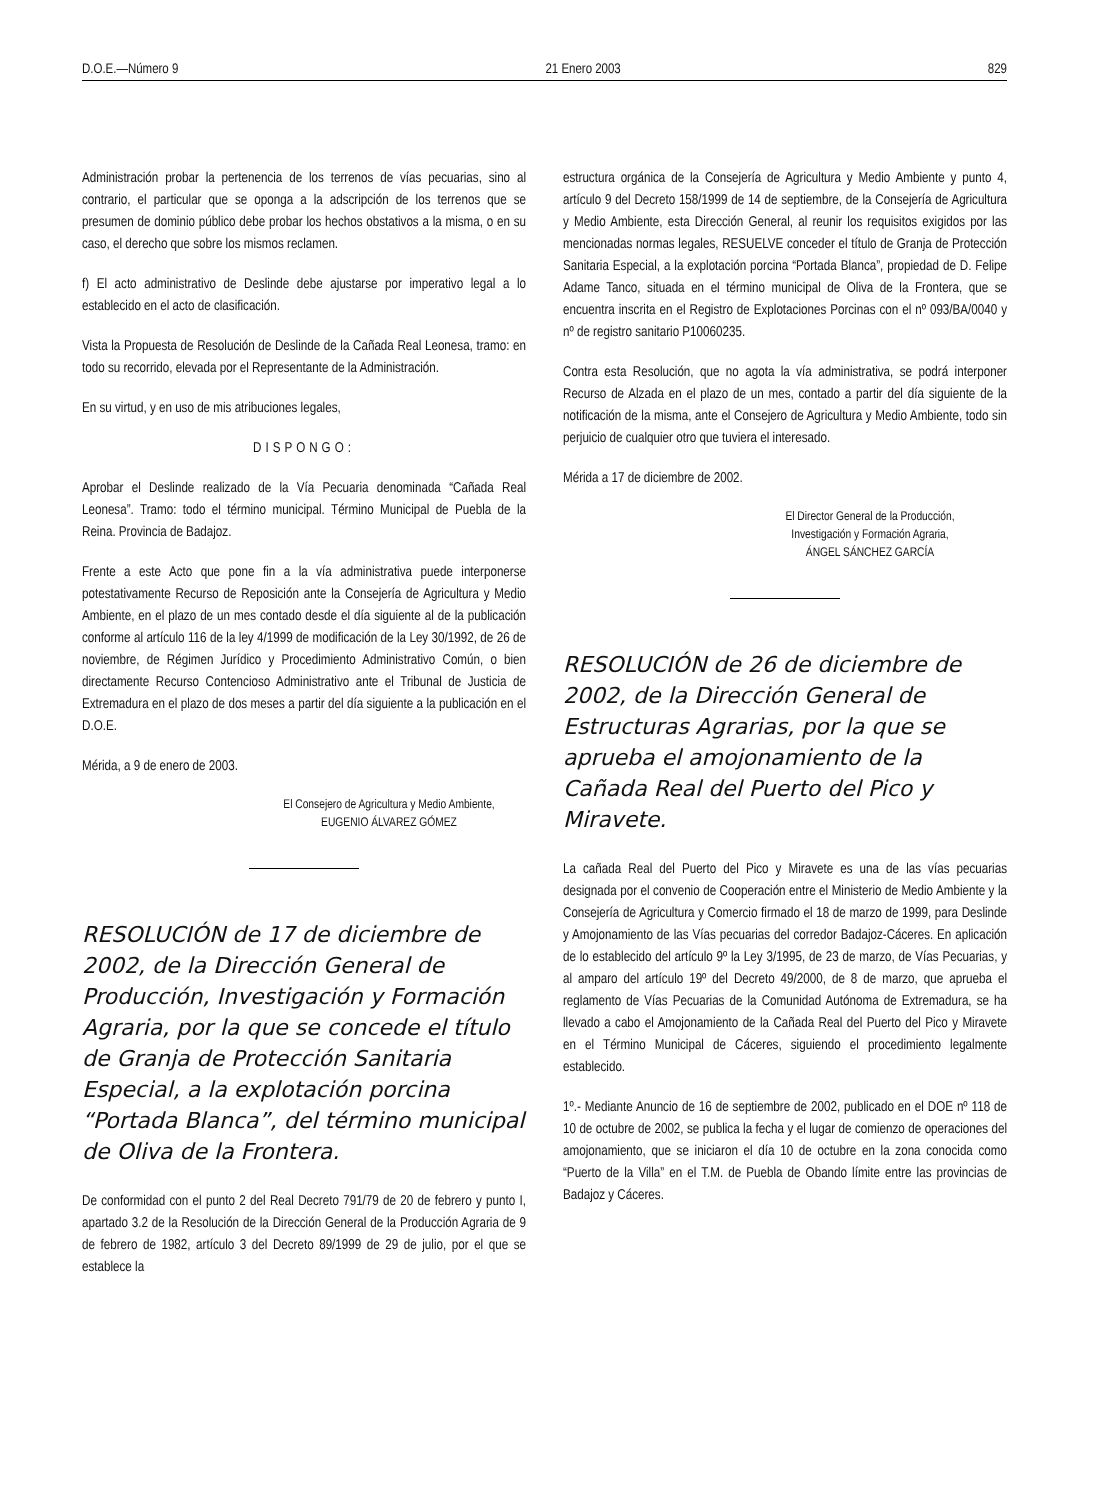D.O.E.—Número 9 21 Enero 2003 829
Administración probar la pertenencia de los terrenos de vías pecuarias, sino al contrario, el particular que se oponga a la adscripción de los terrenos que se presumen de dominio público debe probar los hechos obstativos a la misma, o en su caso, el derecho que sobre los mismos reclamen.
f) El acto administrativo de Deslinde debe ajustarse por imperativo legal a lo establecido en el acto de clasificación.
Vista la Propuesta de Resolución de Deslinde de la Cañada Real Leonesa, tramo: en todo su recorrido, elevada por el Representante de la Administración.
En su virtud, y en uso de mis atribuciones legales,
DISPONGO:
Aprobar el Deslinde realizado de la Vía Pecuaria denominada “Cañada Real Leonesa”. Tramo: todo el término municipal. Término Municipal de Puebla de la Reina. Provincia de Badajoz.
Frente a este Acto que pone fin a la vía administrativa puede interponerse potestativamente Recurso de Reposición ante la Consejería de Agricultura y Medio Ambiente, en el plazo de un mes contado desde el día siguiente al de la publicación conforme al artículo 116 de la ley 4/1999 de modificación de la Ley 30/1992, de 26 de noviembre, de Régimen Jurídico y Procedimiento Administrativo Común, o bien directamente Recurso Contencioso Administrativo ante el Tribunal de Justicia de Extremadura en el plazo de dos meses a partir del día siguiente a la publicación en el D.O.E.
Mérida, a 9 de enero de 2003.
El Consejero de Agricultura y Medio Ambiente,
EUGENIO ÁLVAREZ GÓMEZ
RESOLUCIÓN de 17 de diciembre de 2002, de la Dirección General de Producción, Investigación y Formación Agraria, por la que se concede el título de Granja de Protección Sanitaria Especial, a la explotación porcina “Portada Blanca”, del término municipal de Oliva de la Frontera.
De conformidad con el punto 2 del Real Decreto 791/79 de 20 de febrero y punto I, apartado 3.2 de la Resolución de la Dirección General de la Producción Agraria de 9 de febrero de 1982, artículo 3 del Decreto 89/1999 de 29 de julio, por el que se establece la
estructura orgánica de la Consejería de Agricultura y Medio Ambiente y punto 4, artículo 9 del Decreto 158/1999 de 14 de septiembre, de la Consejería de Agricultura y Medio Ambiente, esta Dirección General, al reunir los requisitos exigidos por las mencionadas normas legales, RESUELVE conceder el título de Granja de Protección Sanitaria Especial, a la explotación porcina “Portada Blanca”, propiedad de D. Felipe Adame Tanco, situada en el término municipal de Oliva de la Frontera, que se encuentra inscrita en el Registro de Explotaciones Porcinas con el nº 093/BA/0040 y nº de registro sanitario P10060235.
Contra esta Resolución, que no agota la vía administrativa, se podrá interponer Recurso de Alzada en el plazo de un mes, contado a partir del día siguiente de la notificación de la misma, ante el Consejero de Agricultura y Medio Ambiente, todo sin perjuicio de cualquier otro que tuviera el interesado.
Mérida a 17 de diciembre de 2002.
El Director General de la Producción,
Investigación y Formación Agraria,
ÁNGEL SÁNCHEZ GARCÍA
RESOLUCIÓN de 26 de diciembre de 2002, de la Dirección General de Estructuras Agrarias, por la que se aprueba el amojonamiento de la Cañada Real del Puerto del Pico y Miravete.
La cañada Real del Puerto del Pico y Miravete es una de las vías pecuarias designada por el convenio de Cooperación entre el Ministerio de Medio Ambiente y la Consejería de Agricultura y Comercio firmado el 18 de marzo de 1999, para Deslinde y Amojonamiento de las Vías pecuarias del corredor Badajoz-Cáceres. En aplicación de lo establecido del artículo 9º la Ley 3/1995, de 23 de marzo, de Vías Pecuarias, y al amparo del artículo 19º del Decreto 49/2000, de 8 de marzo, que aprueba el reglamento de Vías Pecuarias de la Comunidad Autónoma de Extremadura, se ha llevado a cabo el Amojonamiento de la Cañada Real del Puerto del Pico y Miravete en el Término Municipal de Cáceres, siguiendo el procedimiento legalmente establecido.
1º.- Mediante Anuncio de 16 de septiembre de 2002, publicado en el DOE nº 118 de 10 de octubre de 2002, se publica la fecha y el lugar de comienzo de operaciones del amojonamiento, que se iniciaron el día 10 de octubre en la zona conocida como “Puerto de la Villa” en el T.M. de Puebla de Obando límite entre las provincias de Badajoz y Cáceres.